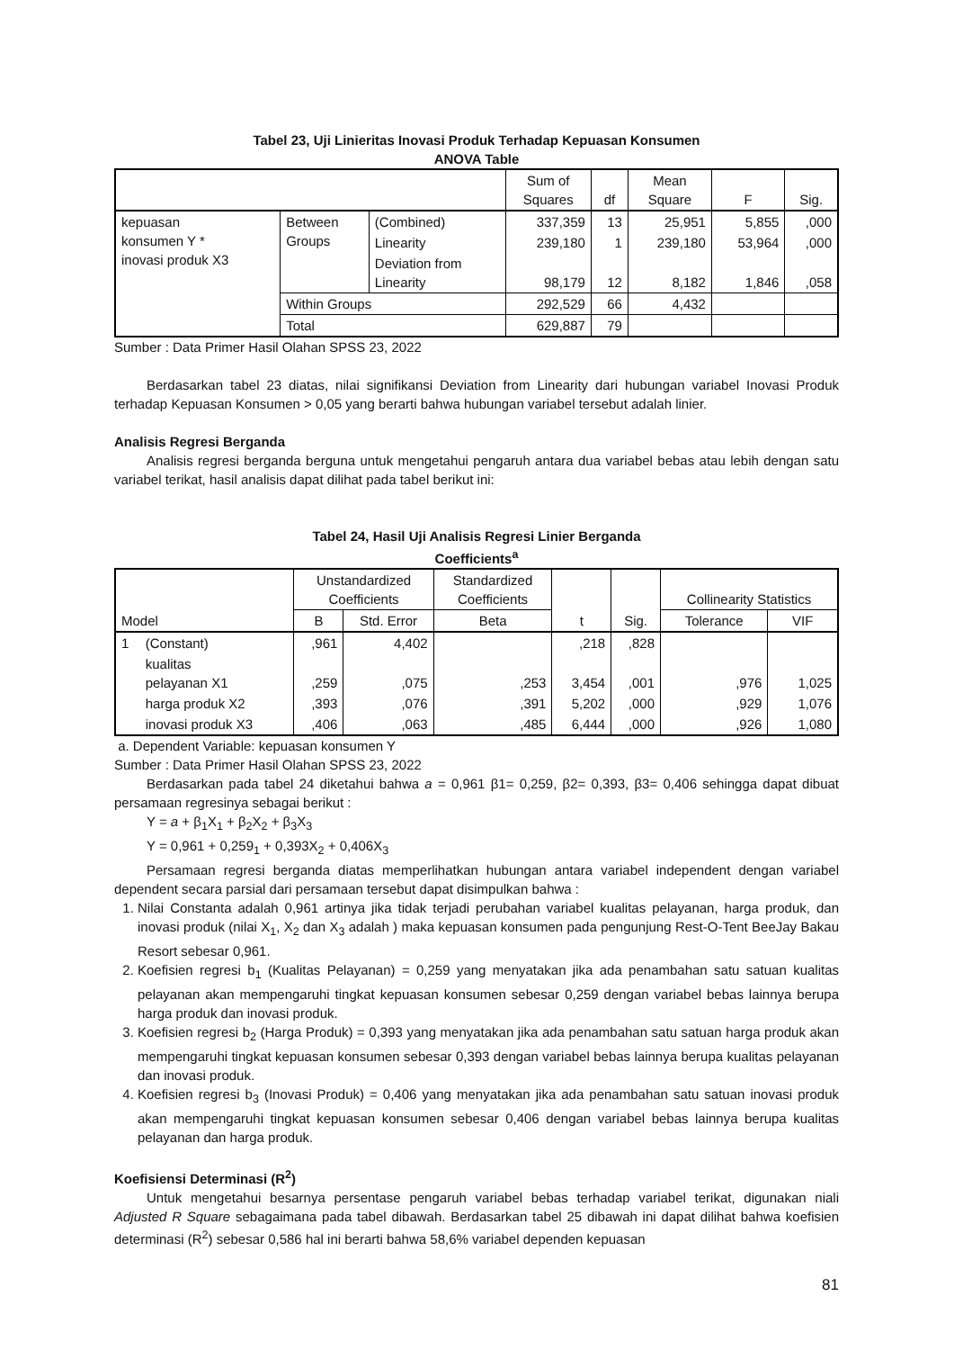Tabel 23, Uji Linieritas Inovasi Produk Terhadap Kepuasan Konsumen
ANOVA Table
| | | | Sum of Squares | df | Mean Square | F | Sig. |
| --- | --- | --- | --- | --- | --- | --- | --- |
| kepuasan konsumen Y * inovasi produk X3 | Between Groups | (Combined) | 337,359 | 13 | 25,951 | 5,855 | ,000 |
| | | Linearity | 239,180 | 1 | 239,180 | 53,964 | ,000 |
| | | Deviation from Linearity | 98,179 | 12 | 8,182 | 1,846 | ,058 |
| | Within Groups | | 292,529 | 66 | 4,432 | | |
| | Total | | 629,887 | 79 | | | |
Sumber : Data Primer Hasil Olahan SPSS 23, 2022
Berdasarkan tabel 23 diatas, nilai signifikansi Deviation from Linearity dari hubungan variabel Inovasi Produk terhadap Kepuasan Konsumen > 0,05 yang berarti bahwa hubungan variabel tersebut adalah linier.
Analisis Regresi Berganda
Analisis regresi berganda berguna untuk mengetahui pengaruh antara dua variabel bebas atau lebih dengan satu variabel terikat, hasil analisis dapat dilihat pada tabel berikut ini:
Tabel 24, Hasil Uji Analisis Regresi Linier Berganda
Coefficients<sup>a</sup>
| | | Unstandardized Coefficients | | Standardized Coefficients | t | Sig. | Collinearity Statistics | |
| --- | --- | --- | --- | --- | --- | --- | --- | --- |
| Model | | B | Std. Error | Beta | | | Tolerance | VIF |
| 1 | (Constant) | ,961 | 4,402 | | ,218 | ,828 | | |
| | kualitas pelayanan X1 | ,259 | ,075 | ,253 | 3,454 | ,001 | ,976 | 1,025 |
| | harga produk X2 | ,393 | ,076 | ,391 | 5,202 | ,000 | ,929 | 1,076 |
| | inovasi produk X3 | ,406 | ,063 | ,485 | 6,444 | ,000 | ,926 | 1,080 |
a. Dependent Variable: kepuasan konsumen Y
Sumber : Data Primer Hasil Olahan SPSS 23, 2022
Berdasarkan pada tabel 24 diketahui bahwa a = 0,961 β1= 0,259, β2= 0,393, β3= 0,406 sehingga dapat dibuat persamaan regresinya sebagai berikut :
Y = a + β<sub>1</sub>X<sub>1</sub> + β<sub>2</sub>X<sub>2</sub> + β<sub>3</sub>X<sub>3</sub>
Y = 0,961 + 0,259<sub>1</sub> + 0,393X<sub>2</sub> + 0,406X<sub>3</sub>
Persamaan regresi berganda diatas memperlihatkan hubungan antara variabel independent dengan variabel dependent secara parsial dari persamaan tersebut dapat disimpulkan bahwa :
1. Nilai Constanta adalah 0,961 artinya jika tidak terjadi perubahan variabel kualitas pelayanan, harga produk, dan inovasi produk (nilai X<sub>1</sub>, X<sub>2</sub> dan X<sub>3</sub> adalah ) maka kepuasan konsumen pada pengunjung Rest-O-Tent BeeJay Bakau Resort sebesar 0,961.
2. Koefisien regresi b<sub>1</sub> (Kualitas Pelayanan) = 0,259 yang menyatakan jika ada penambahan satu satuan kualitas pelayanan akan mempengaruhi tingkat kepuasan konsumen sebesar 0,259 dengan variabel bebas lainnya berupa harga produk dan inovasi produk.
3. Koefisien regresi b<sub>2</sub> (Harga Produk) = 0,393 yang menyatakan jika ada penambahan satu satuan harga produk akan mempengaruhi tingkat kepuasan konsumen sebesar 0,393 dengan variabel bebas lainnya berupa kualitas pelayanan dan inovasi produk.
4. Koefisien regresi b<sub>3</sub> (Inovasi Produk) = 0,406 yang menyatakan jika ada penambahan satu satuan inovasi produk akan mempengaruhi tingkat kepuasan konsumen sebesar 0,406 dengan variabel bebas lainnya berupa kualitas pelayanan dan harga produk.
Koefisiensi Determinasi (R<sup>2</sup>)
Untuk mengetahui besarnya persentase pengaruh variabel bebas terhadap variabel terikat, digunakan niali Adjusted R Square sebagaimana pada tabel dibawah. Berdasarkan tabel 25 dibawah ini dapat dilihat bahwa koefisien determinasi (R<sup>2</sup>) sebesar 0,586 hal ini berarti bahwa 58,6% variabel dependen kepuasan
81